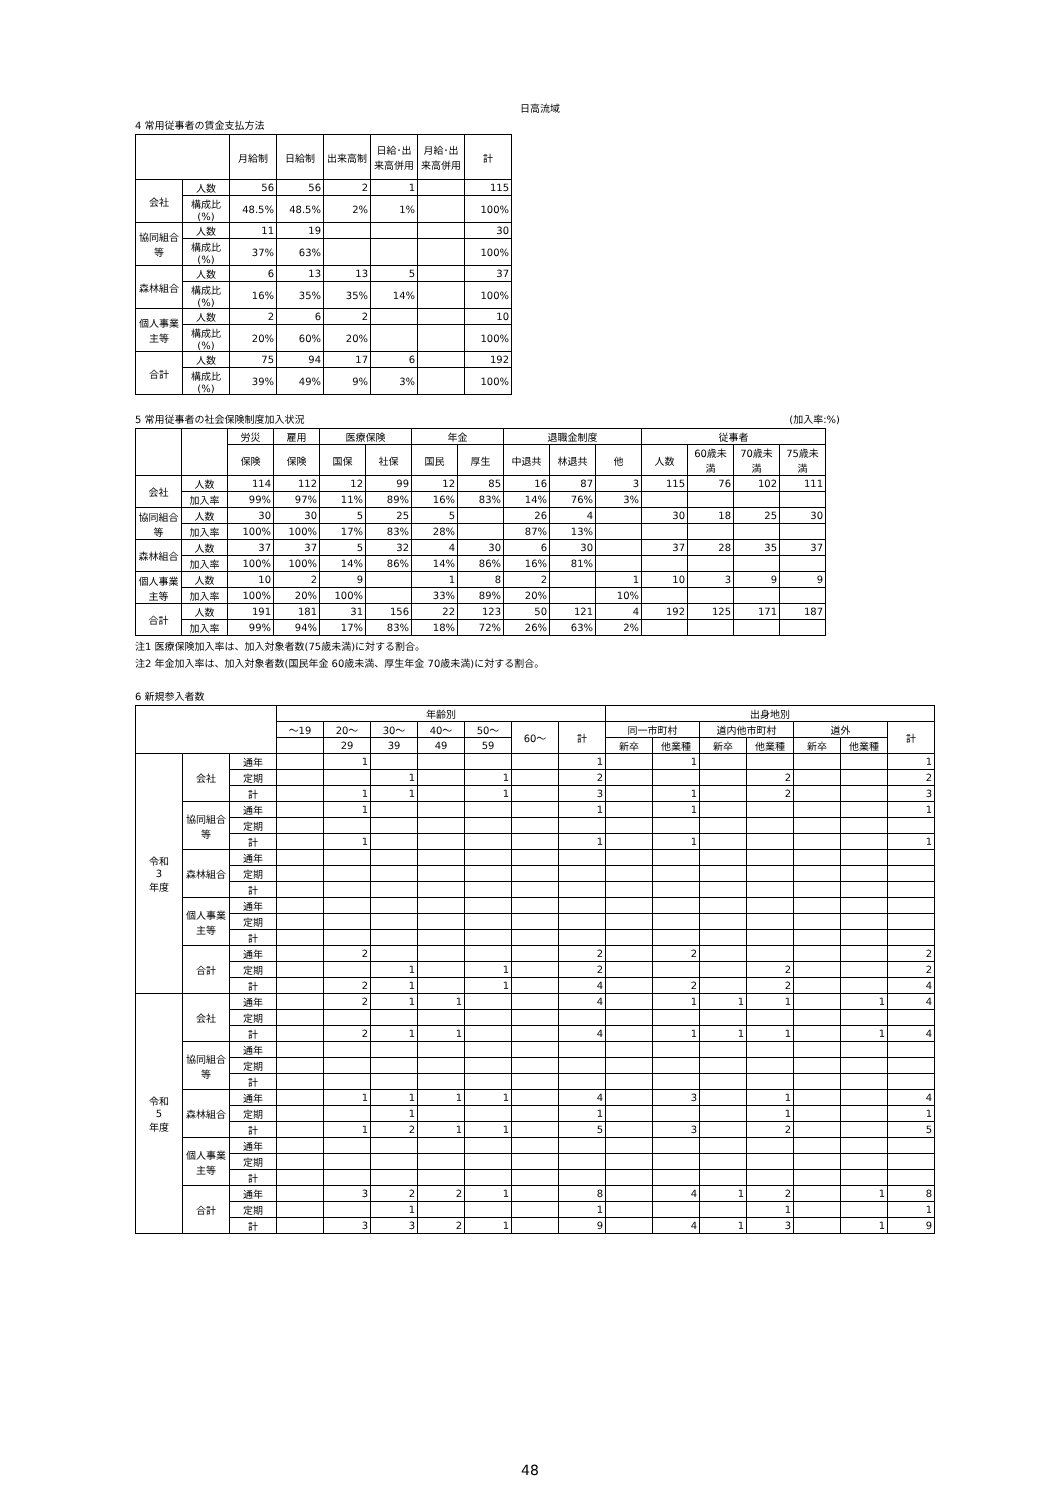日高流域
4 常用従事者の賃金支払方法
| | | 月給制 | 日給制 | 出来高制 | 日給･出来高併用 | 月給･出来高併用 | 計 |
| --- | --- | --- | --- | --- | --- | --- | --- |
| 会社 | 人数 | 56 | 56 | 2 | 1 | | 115 |
| | 構成比(%) | 48.5% | 48.5% | 2% | 1% | | 100% |
| 協同組合等 | 人数 | 11 | 19 | | | | 30 |
| | 構成比(%) | 37% | 63% | | | | 100% |
| 森林組合 | 人数 | 6 | 13 | 13 | 5 | | 37 |
| | 構成比(%) | 16% | 35% | 35% | 14% | | 100% |
| 個人事業主等 | 人数 | 2 | 6 | 2 | | | 10 |
| | 構成比(%) | 20% | 60% | 20% | | | 100% |
| 合計 | 人数 | 75 | 94 | 17 | 6 | | 192 |
| | 構成比(%) | 39% | 49% | 9% | 3% | | 100% |
5 常用従事者の社会保険制度加入状況 (加入率:%)
| | | 労災 | 雇用 | 医療保険 | | 年金 | | 退職金制度 | | | 従事者 | | | |
| --- | --- | --- | --- | --- | --- | --- | --- | --- | --- | --- | --- | --- | --- | --- |
| | | 保険 | 保険 | 国保 | 社保 | 国民 | 厚生 | 中退共 | 林退共 | 他 | 人数 | 60歳未満 | 70歳未満 | 75歳未満 |
| 会社 | 人数 | 114 | 112 | 12 | 99 | 12 | 85 | 16 | 87 | 3 | 115 | 76 | 102 | 111 |
| | 加入率 | 99% | 97% | 11% | 89% | 16% | 83% | 14% | 76% | 3% | | | | |
| 協同組合等 | 人数 | 30 | 30 | 5 | 25 | 5 | | 26 | 4 | | 30 | 18 | 25 | 30 |
| | 加入率 | 100% | 100% | 17% | 83% | 28% | | 87% | 13% | | | | | |
| 森林組合 | 人数 | 37 | 37 | 5 | 32 | 4 | 30 | 6 | 30 | | 37 | 28 | 35 | 37 |
| | 加入率 | 100% | 100% | 14% | 86% | 14% | 86% | 16% | 81% | | | | | |
| 個人事業主等 | 人数 | 10 | 2 | 9 | | 1 | 8 | 2 | | 1 | 10 | 3 | 9 | 9 |
| | 加入率 | 100% | 20% | 100% | | 33% | 89% | 20% | | 10% | | | | |
| 合計 | 人数 | 191 | 181 | 31 | 156 | 22 | 123 | 50 | 121 | 4 | 192 | 125 | 171 | 187 |
| | 加入率 | 99% | 94% | 17% | 83% | 18% | 72% | 26% | 63% | 2% | | | | |
注1 医療保険加入率は、加入対象者数(75歳未満)に対する割合。
注2 年金加入率は、加入対象者数(国民年金 60歳未満、厚生年金 70歳未満)に対する割合。
6 新規参入者数
| | | | 年齢別 | | | | | | | 出身地別 | | | | | | |
| --- | --- | --- | --- | --- | --- | --- | --- | --- | --- | --- | --- | --- | --- | --- | --- | --- |
| | | | ～19 | 20～ | 30～ | 40～ | 50～ | 60～ | 計 | 同一市町村 | | 道内他市町村 | | 道外 | | 計 |
| | | | | 29 | 39 | 49 | 59 | | | 新卒 | 他業種 | 新卒 | 他業種 | 新卒 | 他業種 | |
| 令和 3 年度 | 会社 | 通年 | | 1 | | | | | 1 | | 1 | | | | | 1 |
| | | 定期 | | | 1 | | 1 | | 2 | | | | 2 | | | 2 |
| | | 計 | | 1 | 1 | | 1 | | 3 | | 1 | | 2 | | | 3 |
| | 協同組合等 | 通年 | | 1 | | | | | 1 | | 1 | | | | | 1 |
| | | 定期 | | | | | | | | | | | | | | |
| | | 計 | | 1 | | | | | 1 | | 1 | | | | | 1 |
| | 森林組合 | 通年 | | | | | | | | | | | | | | |
| | | 定期 | | | | | | | | | | | | | | |
| | | 計 | | | | | | | | | | | | | | |
| | 個人事業主等 | 通年 | | | | | | | | | | | | | | |
| | | 定期 | | | | | | | | | | | | | | |
| | | 計 | | | | | | | | | | | | | | |
| | 合計 | 通年 | | 2 | | | | | 2 | | 2 | | | | | 2 |
| | | 定期 | | | 1 | | 1 | | 2 | | | | 2 | | | 2 |
| | | 計 | | 2 | 1 | | 1 | | 4 | | 2 | | 2 | | | 4 |
| 令和 5 年度 | 会社 | 通年 | | 2 | 1 | 1 | | | 4 | | 1 | 1 | 1 | | 1 | 4 |
| | | 定期 | | | | | | | | | | | | | | |
| | | 計 | | 2 | 1 | 1 | | | 4 | | 1 | 1 | 1 | | 1 | 4 |
| | 協同組合等 | 通年 | | | | | | | | | | | | | | |
| | | 定期 | | | | | | | | | | | | | | |
| | | 計 | | | | | | | | | | | | | | |
| | 森林組合 | 通年 | | 1 | 1 | 1 | 1 | | 4 | | 3 | | 1 | | | 4 |
| | | 定期 | | | 1 | | | | 1 | | | | 1 | | | 1 |
| | | 計 | | 1 | 2 | 1 | 1 | | 5 | | 3 | | 2 | | | 5 |
| | 個人事業主等 | 通年 | | | | | | | | | | | | | | |
| | | 定期 | | | | | | | | | | | | | | |
| | | 計 | | | | | | | | | | | | | | |
| | 合計 | 通年 | | 3 | 2 | 2 | 1 | | 8 | | 4 | 1 | 2 | | 1 | 8 |
| | | 定期 | | | 1 | | | | 1 | | | | 1 | | | 1 |
| | | 計 | | 3 | 3 | 2 | 1 | | 9 | | 4 | 1 | 3 | | 1 | 9 |
48